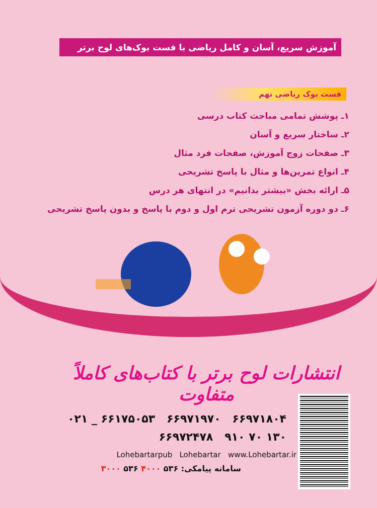آموزش سریع، آسان و کامل ریاضی با فست بوک‌های لوح برتر
فست بوک ریاضی نهم
۱ـ پوشش تمامی مباحث کتاب درسی
۲ـ ساختار سریع و آسان
۳ـ صفحات زوج آموزش، صفحات فرد مثال
۴ـ انواع تمرین‌ها و مثال با پاسخ تشریحی
۵ـ ارائه بخش «بیشتر بدانیم» در انتهای هر درس
۶ـ دو دوره آزمون تشریحی ترم اول و دوم با پاسخ و بدون پاسخ تشریحی
انتشارات لوح برتر با کتاب‌های کاملاً متفاوت
۰۲۱ _ ۶۶۱۷۵۰۵۳ ۶۶۹۷۱۹۷۰ ۶۶۹۷۱۸۰۴
۶۶۹۷۲۴۷۸ ۹۱۰ ۷۰ ۱۳۰
Lohebartarpub Lohebartar www.Lohebartar.ir
سامانه پیامکی: ۵۳۶ ۴۰۰۰ ۵۳۶ ۳۰۰۰